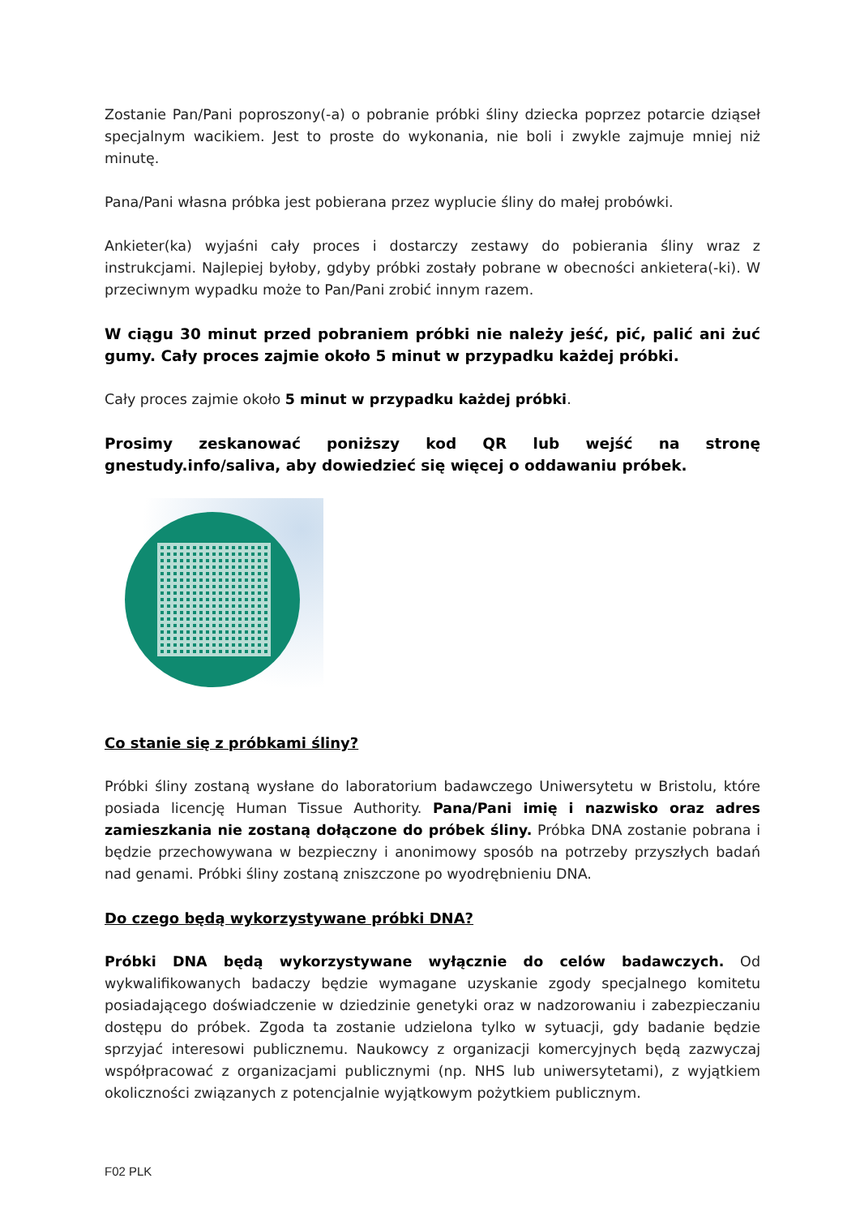Zostanie Pan/Pani poproszony(-a) o pobranie próbki śliny dziecka poprzez potarcie dziąseł specjalnym wacikiem. Jest to proste do wykonania, nie boli i zwykle zajmuje mniej niż minutę.
Pana/Pani własna próbka jest pobierana przez wyplucie śliny do małej probówki.
Ankieter(ka) wyjaśni cały proces i dostarczy zestawy do pobierania śliny wraz z instrukcjami. Najlepiej byłoby, gdyby próbki zostały pobrane w obecności ankietera(-ki). W przeciwnym wypadku może to Pan/Pani zrobić innym razem.
W ciągu 30 minut przed pobraniem próbki nie należy jeść, pić, palić ani żuć gumy. Cały proces zajmie około 5 minut w przypadku każdej próbki.
Cały proces zajmie około 5 minut w przypadku każdej próbki.
Prosimy zeskanować poniższy kod QR lub wejść na stronę gnestudy.info/saliva, aby dowiedzieć się więcej o oddawaniu próbek.
Co stanie się z próbkami śliny?
Próbki śliny zostaną wysłane do laboratorium badawczego Uniwersytetu w Bristolu, które posiada licencję Human Tissue Authority. Pana/Pani imię i nazwisko oraz adres zamieszkania nie zostaną dołączone do próbek śliny. Próbka DNA zostanie pobrana i będzie przechowywana w bezpieczny i anonimowy sposób na potrzeby przyszłych badań nad genami. Próbki śliny zostaną zniszczone po wyodrębnieniu DNA.
Do czego będą wykorzystywane próbki DNA?
Próbki DNA będą wykorzystywane wyłącznie do celów badawczych. Od wykwalifikowanych badaczy będzie wymagane uzyskanie zgody specjalnego komitetu posiadającego doświadczenie w dziedzinie genetyki oraz w nadzorowaniu i zabezpieczaniu dostępu do próbek. Zgoda ta zostanie udzielona tylko w sytuacji, gdy badanie będzie sprzyjać interesowi publicznemu. Naukowcy z organizacji komercyjnych będą zazwyczaj współpracować z organizacjami publicznymi (np. NHS lub uniwersytetami), z wyjątkiem okoliczności związanych z potencjalnie wyjątkowym pożytkiem publicznym.
F02 PLK